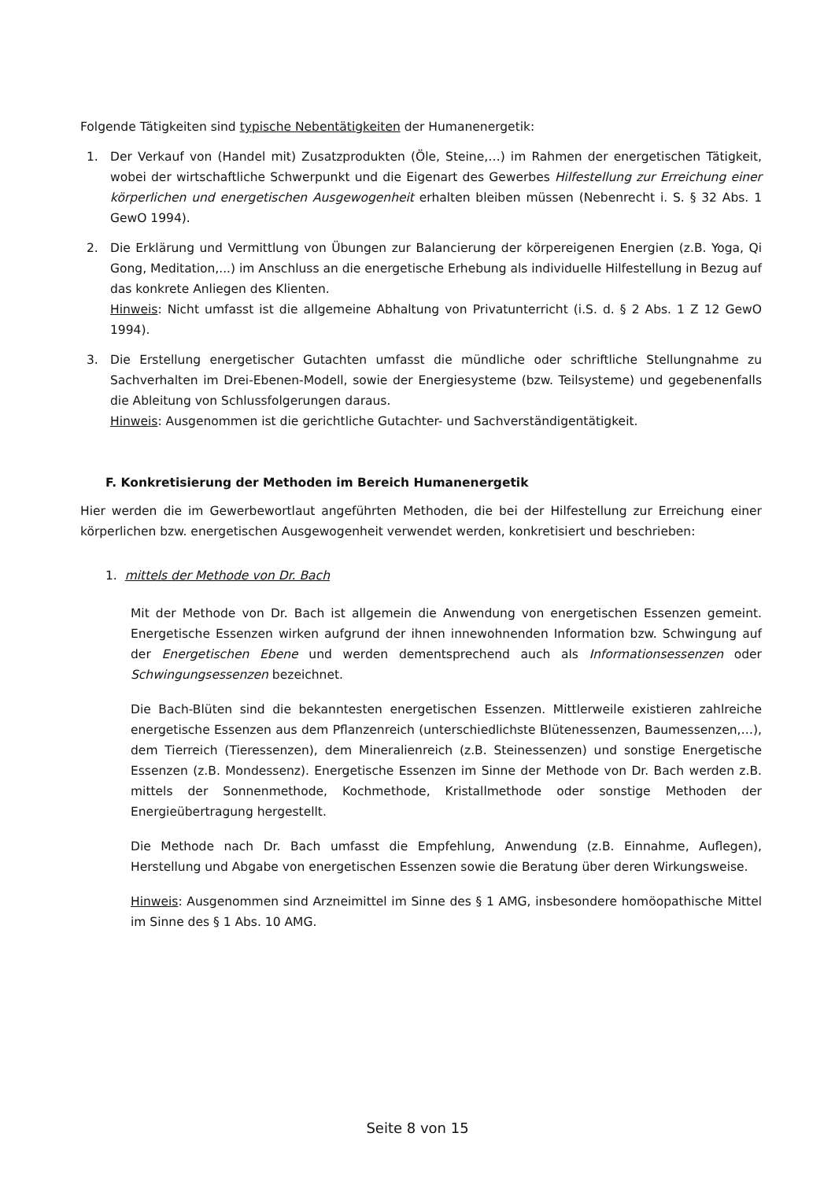Folgende Tätigkeiten sind typische Nebentätigkeiten der Humanenergetik:
1. Der Verkauf von (Handel mit) Zusatzprodukten (Öle, Steine,…) im Rahmen der energetischen Tätigkeit, wobei der wirtschaftliche Schwerpunkt und die Eigenart des Gewerbes Hilfestellung zur Erreichung einer körperlichen und energetischen Ausgewogenheit erhalten bleiben müssen (Nebenrecht i. S. § 32 Abs. 1 GewO 1994).
2. Die Erklärung und Vermittlung von Übungen zur Balancierung der körpereigenen Energien (z.B. Yoga, Qi Gong, Meditation,...) im Anschluss an die energetische Erhebung als individuelle Hilfestellung in Bezug auf das konkrete Anliegen des Klienten.
Hinweis: Nicht umfasst ist die allgemeine Abhaltung von Privatunterricht (i.S. d. § 2 Abs. 1 Z 12 GewO 1994).
3. Die Erstellung energetischer Gutachten umfasst die mündliche oder schriftliche Stellungnahme zu Sachverhalten im Drei-Ebenen-Modell, sowie der Energiesysteme (bzw. Teilsysteme) und gegebenenfalls die Ableitung von Schlussfolgerungen daraus.
Hinweis: Ausgenommen ist die gerichtliche Gutachter- und Sachverständigentätigkeit.
F. Konkretisierung der Methoden im Bereich Humanenergetik
Hier werden die im Gewerbewortlaut angeführten Methoden, die bei der Hilfestellung zur Erreichung einer körperlichen bzw. energetischen Ausgewogenheit verwendet werden, konkretisiert und beschrieben:
1. mittels der Methode von Dr. Bach
Mit der Methode von Dr. Bach ist allgemein die Anwendung von energetischen Essenzen gemeint. Energetische Essenzen wirken aufgrund der ihnen innewohnenden Information bzw. Schwingung auf der Energetischen Ebene und werden dementsprechend auch als Informationsessenzen oder Schwingungsessenzen bezeichnet.
Die Bach-Blüten sind die bekanntesten energetischen Essenzen. Mittlerweile existieren zahlreiche energetische Essenzen aus dem Pflanzenreich (unterschiedlichste Blütenessenzen, Baumessenzen,…), dem Tierreich (Tieressenzen), dem Mineralienreich (z.B. Steinessenzen) und sonstige Energetische Essenzen (z.B. Mondessenz). Energetische Essenzen im Sinne der Methode von Dr. Bach werden z.B. mittels der Sonnenmethode, Kochmethode, Kristallmethode oder sonstige Methoden der Energieübertragung hergestellt.
Die Methode nach Dr. Bach umfasst die Empfehlung, Anwendung (z.B. Einnahme, Auflegen), Herstellung und Abgabe von energetischen Essenzen sowie die Beratung über deren Wirkungsweise.
Hinweis: Ausgenommen sind Arzneimittel im Sinne des § 1 AMG, insbesondere homöopathische Mittel im Sinne des § 1 Abs. 10 AMG.
Seite 8 von 15